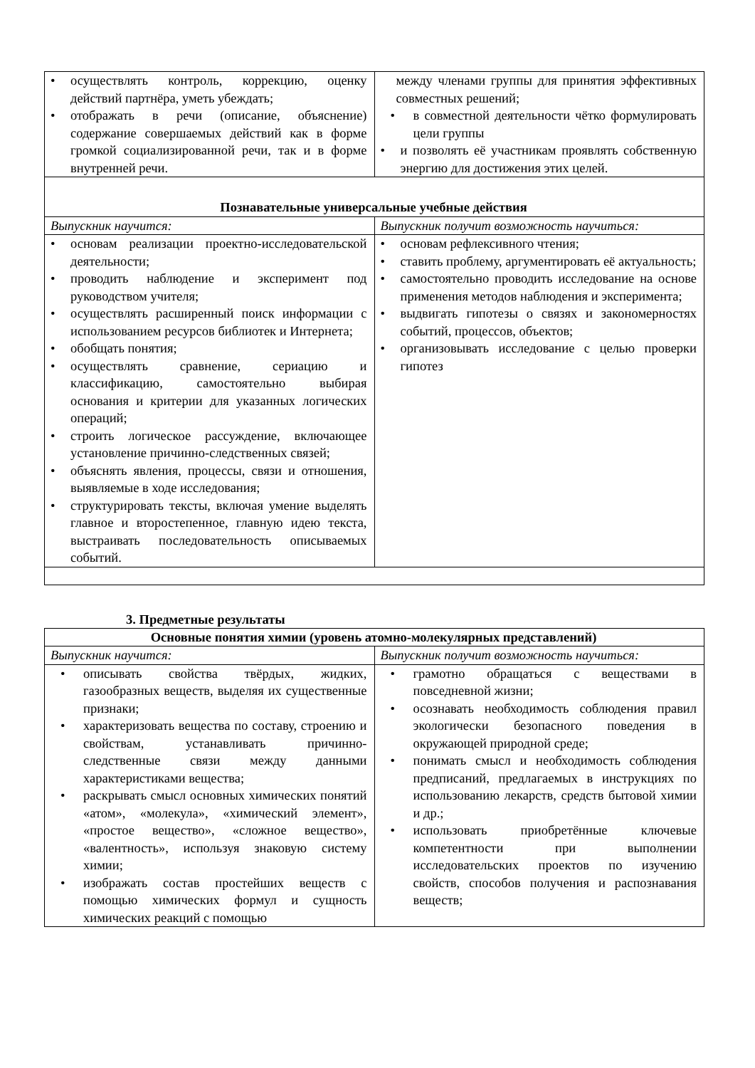| • осуществлять контроль, коррекцию, оценку действий партнёра, уметь убеждать; • отображать в речи (описание, объяснение) содержание совершаемых действий как в форме громкой социализированной речи, так и в форме внутренней речи. | между членами группы для принятия эффективных совместных решений; • в совместной деятельности чётко формулировать цели группы • и позволять её участникам проявлять собственную энергию для достижения этих целей. |
| Познавательные универсальные учебные действия | |
| Выпускник научится: | Выпускник получит возможность научиться: |
| • основам реализации проектно-исследовательской деятельности; • проводить наблюдение и эксперимент под руководством учителя; • осуществлять расширенный поиск информации с использованием ресурсов библиотек и Интернета; • обобщать понятия; • осуществлять сравнение, сериацию и классификацию, самостоятельно выбирая основания и критерии для указанных логических операций; • строить логическое рассуждение, включающее установление причинно-следственных связей; • объяснять явления, процессы, связи и отношения, выявляемые в ходе исследования; • структурировать тексты, включая умение выделять главное и второстепенное, главную идею текста, выстраивать последовательность описываемых событий. | • основам рефлексивного чтения; • ставить проблему, аргументировать её актуальность; • самостоятельно проводить исследование на основе применения методов наблюдения и эксперимента; • выдвигать гипотезы о связях и закономерностях событий, процессов, объектов; • организовывать исследование с целью проверки гипотез |
3. Предметные результаты
| Основные понятия химии (уровень атомно-молекулярных представлений) | |
| Выпускник научится: | Выпускник получит возможность научиться: |
| • описывать свойства твёрдых, жидких, газообразных веществ, выделяя их существенные признаки; • характеризовать вещества по составу, строению и свойствам, устанавливать причинно-следственные связи между данными характеристиками вещества; • раскрывать смысл основных химических понятий «атом», «молекула», «химический элемент», «простое вещество», «сложное вещество», «валентность», используя знаковую систему химии; • изображать состав простейших веществ с помощью химических формул и сущность химических реакций с помощью | • грамотно обращаться с веществами в повседневной жизни; • осознавать необходимость соблюдения правил экологически безопасного поведения в окружающей природной среде; • понимать смысл и необходимость соблюдения предписаний, предлагаемых в инструкциях по использованию лекарств, средств бытовой химии и др.; • использовать приобретённые ключевые компетентности при выполнении исследовательских проектов по изучению свойств, способов получения и распознавания веществ; |